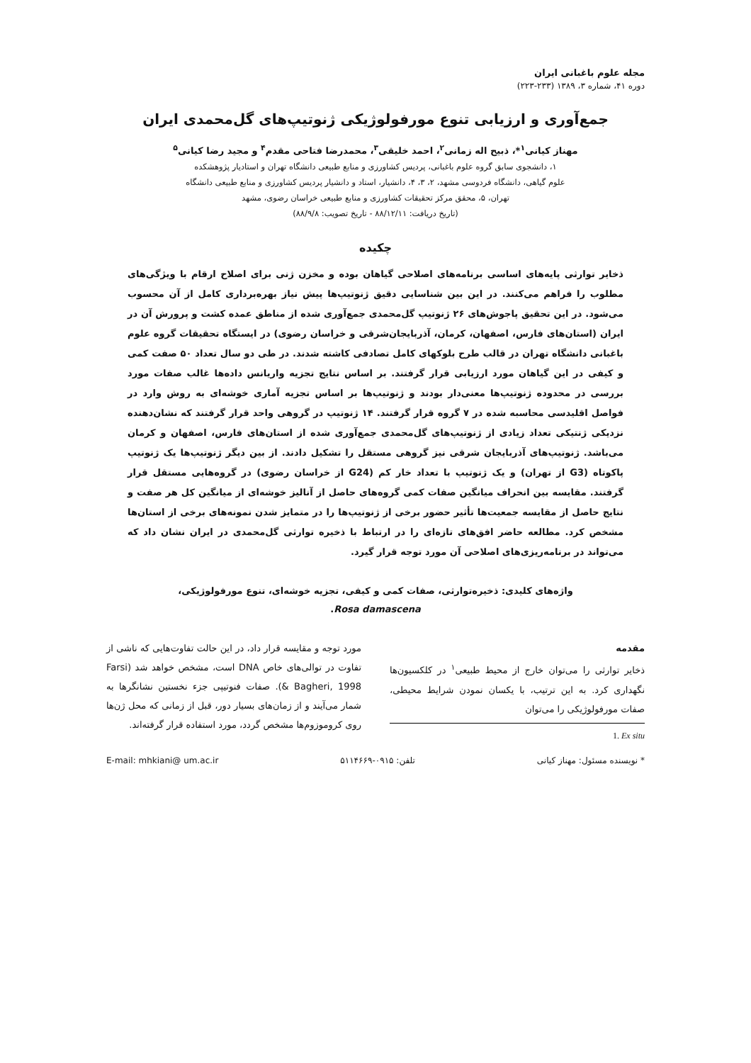مجله علوم باغبانی ایران
دوره ۴۱، شماره ۳، ۱۳۸۹ (۲۳۳-۲۲۳)
جمع‌آوری و ارزیابی تنوع مورفولوژیکی ژنوتیپ‌های گل‌محمدی ایران
مهناز کیانی<sup>۱</sup>*، ذبیح اله زمانی<sup>۲</sup>، احمد خلیقی<sup>۳</sup>، محمدرضا فتاحی مقدم<sup>۴</sup> و مجید رضا کیانی<sup>۵</sup>
۱، دانشجوی سابق گروه علوم باغبانی، پردیس کشاورزی و منابع طبیعی دانشگاه تهران و استادیار پژوهشکده
علوم گیاهی، دانشگاه فردوسی مشهد، ۲، ۳، ۴، دانشیار، استاد و دانشیار پردیس کشاورزی و منابع طبیعی دانشگاه
تهران، ۵، محقق مرکز تحقیقات کشاورزی و منابع طبیعی خراسان رضوی، مشهد
(تاریخ دریافت: ۸۸/۱۲/۱۱ - تاریخ تصویب: ۸۸/۹/۸)
چکیده
ذخایر توارثی پایه‌های اساسی برنامه‌های اصلاحی گیاهان بوده و مخزن ژنی برای اصلاح ارقام با ویژگی‌های مطلوب را فراهم می‌کنند. در این بین شناسایی دقیق ژنوتیپ‌ها پیش نیاز بهره‌برداری کامل از آن محسوب می‌شود. در این تحقیق پاجوش‌های ۲۶ ژنوتیپ گل‌محمدی جمع‌آوری شده از مناطق عمده کشت و پرورش آن در ایران (استان‌های فارس، اصفهان، کرمان، آذربایجان‌شرقی و خراسان رضوی) در ایستگاه تحقیقات گروه علوم باغبانی دانشگاه تهران در قالب طرح بلوکهای کامل تصادفی کاشته شدند. در طی دو سال تعداد ۵۰ صفت کمی و کیفی در این گیاهان مورد ارزیابی قرار گرفتند. بر اساس نتایج تجزیه واریانس داده‌ها غالب صفات مورد بررسی در محدوده ژنوتیپ‌ها معنی‌دار بودند و ژنوتیپ‌ها بر اساس تجزیه آماری خوشه‌ای به روش وارد در فواصل اقلیدسی محاسبه شده در ۷ گروه قرار گرفتند. ۱۴ ژنوتیپ در گروهی واحد قرار گرفتند که نشان‌دهنده نزدیکی ژنتیکی تعداد زیادی از ژنوتیپ‌های گل‌محمدی جمع‌آوری شده از استان‌های فارس، اصفهان و کرمان می‌باشد. ژنوتیپ‌های آذربایجان شرقی نیز گروهی مستقل را تشکیل دادند. از بین دیگر ژنوتیپ‌ها یک ژنوتیپ پاکوتاه (G3 از تهران) و یک ژنوتیپ با تعداد خار کم (G24 از خراسان رضوی) در گروه‌هایی مستقل قرار گرفتند. مقایسه بین انحراف میانگین صفات کمی گروه‌های حاصل از آنالیز خوشه‌ای از میانگین کل هر صفت و نتایج حاصل از مقایسه جمعیت‌ها تأثیر حضور برخی از ژنوتیپ‌ها را در متمایز شدن نمونه‌های برخی از استان‌ها مشخص کرد. مطالعه حاضر افق‌های تازه‌ای را در ارتباط با ذخیره توارثی گل‌محمدی در ایران نشان داد که می‌تواند در برنامه‌ریزی‌های اصلاحی آن مورد توجه قرار گیرد.
واژه‌های کلیدی: ذخیره‌توارثی، صفات کمی و کیفی، تجزیه خوشه‌ای، تنوع مورفولوژیکی،
Rosa damascena.
مقدمه
ذخایر توارثی را می‌توان خارج از محیط طبیعی<sup>۱</sup> در کلکسیون‌ها نگهداری کرد. به این ترتیب، با یکسان نمودن شرایط محیطی، صفات مورفولوژیکی را می‌توان
1. Ex situ
مورد توجه و مقایسه قرار داد، در این حالت تفاوت‌هایی که ناشی از تفاوت در توالی‌های خاص DNA است، مشخص خواهد شد (Farsi & Bagheri, 1998). صفات فنوتیپی جزء نخستین نشانگرها به شمار می‌آیند و از زمان‌های بسیار دور، قبل از زمانی که محل ژن‌ها روی کروموزوم‌ها مشخص گردد، مورد استفاده قرار گرفته‌اند.
* نویسنده مسئول: مهناز کیانی تلفن: ۰۹۱۵-۵۱۱۴۶۶۹ E-mail: mhkiani@ um.ac.ir